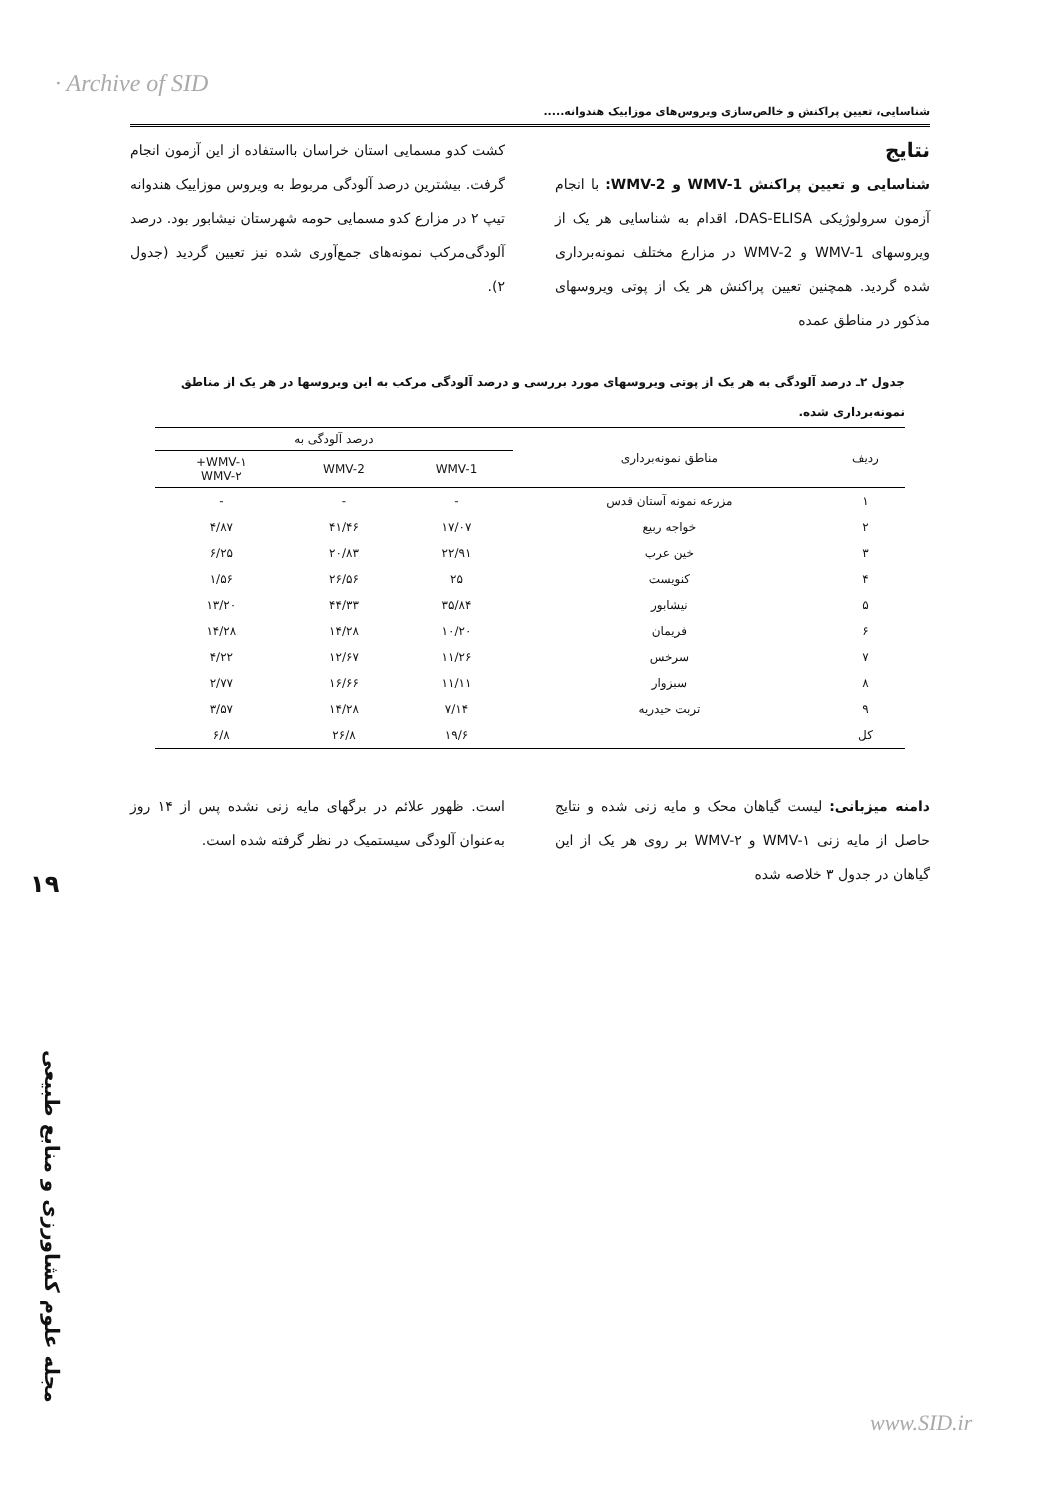· Archive of SID
شناسایی، تعیین پراکنش و خالص‌سازی ویروس‌های موزاییک هندوانه.....
نتایج
شناسایی و تعیین پراکنش WMV-1 و WMV-2: با انجام آزمون سرولوژیکی DAS-ELISA، اقدام به شناسایی هر یک از ویروسهای WMV-1 و WMV-2 در مزارع مختلف نمونه‌برداری شده گردید. همچنین تعیین پراکنش هر یک از پوتی ویروسهای مذکور در مناطق عمده
کشت کدو مسمایی استان خراسان بااستفاده از این آزمون انجام گرفت. بیشترین درصد آلودگی مربوط به ویروس موزاییک هندوانه تیپ ۲ در مزارع کدو مسمایی حومه شهرستان نیشابور بود. درصد آلودگی‌مرکب نمونه‌های جمع‌آوری شده نیز تعیین گردید (جدول ۲).
جدول ۲ـ درصد آلودگی به هر یک از پوتی ویروسهای مورد بررسی و درصد آلودگی مرکب به این ویروسها در هر یک از مناطق نمونه‌برداری شده.
| ردیف | مناطق نمونه‌برداری | درصد آلودگی به | | |
| --- | --- | --- | --- | --- |
| | | WMV-1 | WMV-2 | WMV-۱+ WMV-۲ |
| ۱ | مزرعه نمونه آستان قدس | - | - | - |
| ۲ | خواجه ربیع | ۱۷/۰۷ | ۴۱/۴۶ | ۴/۸۷ |
| ۳ | خین عرب | ۲۲/۹۱ | ۲۰/۸۳ | ۶/۲۵ |
| ۴ | کنویست | ۲۵ | ۲۶/۵۶ | ۱/۵۶ |
| ۵ | نیشابور | ۳۵/۸۴ | ۴۴/۳۳ | ۱۳/۲۰ |
| ۶ | فریمان | ۱۰/۲۰ | ۱۴/۲۸ | ۱۴/۲۸ |
| ۷ | سرخس | ۱۱/۲۶ | ۱۲/۶۷ | ۴/۲۲ |
| ۸ | سبزوار | ۱۱/۱۱ | ۱۶/۶۶ | ۲/۷۷ |
| ۹ | تربت حیدریه | ۷/۱۴ | ۱۴/۲۸ | ۳/۵۷ |
| کل | | ۱۹/۶ | ۲۶/۸ | ۶/۸ |
دامنه میزبانی: لیست گیاهان محک و مایه زنی شده و نتایج حاصل از مایه زنی WMV-۱ و WMV-۲ بر روی هر یک از این گیاهان در جدول ۳ خلاصه شده
است. ظهور علائم در برگهای مایه زنی نشده پس از ۱۴ روز به‌عنوان آلودگی سیستمیک در نظر گرفته شده است.
۱۹
مجله علوم کشاورزی و منابع طبیعی
www.SID.ir